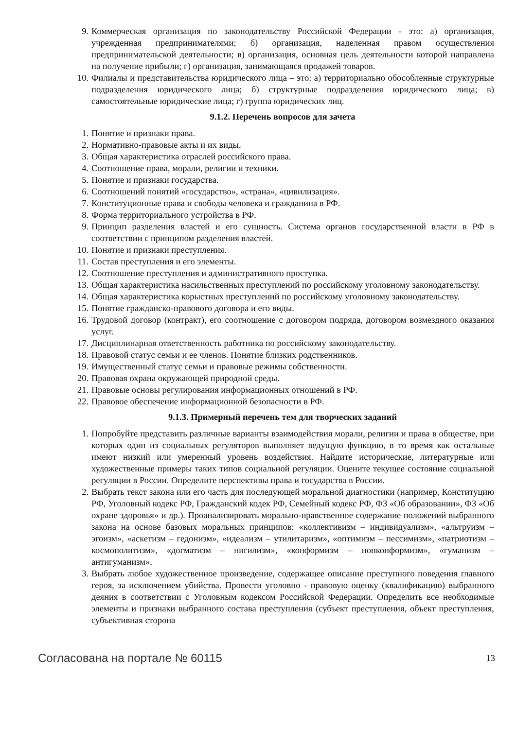9. Коммерческая организация по законодательству Российской Федерации - это: а) организация, учрежденная предпринимателями; б) организация, наделенная правом осуществления предпринимательской деятельности; в) организация, основная цель деятельности которой направлена на получение прибыли; г) организация, занимающаяся продажей товаров.
10. Филиалы и представительства юридического лица – это: а) территориально обособленные структурные подразделения юридического лица; б) структурные подразделения юридического лица; в) самостоятельные юридические лица; г) группа юридических лиц.
9.1.2. Перечень вопросов для зачета
1. Понятие и признаки права.
2. Нормативно-правовые акты и их виды.
3. Общая характеристика отраслей российского права.
4. Соотношение права, морали, религии и техники.
5. Понятие и признаки государства.
6. Соотношений понятий «государство», «страна», «цивилизация».
7. Конституционные права и свободы человека и гражданина в РФ.
8. Форма территориального устройства в РФ.
9. Принцип разделения властей и его сущность. Система органов государственной власти в РФ в соответствии с принципом разделения властей.
10. Понятие и признаки преступления.
11. Состав преступления и его элементы.
12. Соотношение преступления и административного проступка.
13. Общая характеристика насильственных преступлений по российскому уголовному законодательству.
14. Общая характеристика корыстных преступлений по российскому уголовному законодательству.
15. Понятие гражданско-правового договора и его виды.
16. Трудовой договор (контракт), его соотношение с договором подряда, договором возмездного оказания услуг.
17. Дисциплинарная ответственность работника по российскому законодательству.
18. Правовой статус семьи и ее членов. Понятие близких родственников.
19. Имущественный статус семьи и правовые режимы собственности.
20. Правовая охрана окружающей природной среды.
21. Правовые основы регулирования информационных отношений в РФ.
22. Правовое обеспечение информационной безопасности в РФ.
9.1.3. Примерный перечень тем для творческих заданий
1. Попробуйте представить различные варианты взаимодействия морали, религии и права в обществе, при которых один из социальных регуляторов выполняет ведущую функцию, в то время как остальные имеют низкий или умеренный уровень воздействия. Найдите исторические, литературные или художественные примеры таких типов социальной регуляции. Оцените текущее состояние социальной регуляции в России. Определите перспективы права и государства в России.
2. Выбрать текст закона или его часть для последующей моральной диагностики (например, Конституцию РФ, Уголовный кодекс РФ, Гражданский кодек РФ, Семейный кодекс РФ, ФЗ «Об образовании», ФЗ «Об охране здоровья» и др.). Проанализировать морально-нравственное содержание положений выбранного закона на основе базовых моральных принципов: «коллективизм – индивидуализм», «альтруизм – эгоизм», «аскетизм – гедонизм», «идеализм – утилитаризм», «оптимизм – пессимизм», «патриотизм – космополитизм», «догматизм – нигилизм», «конформизм – нонконформизм», «гуманизм – антигуманизм».
3. Выбрать любое художественное произведение, содержащее описание преступного поведения главного героя, за исключением убийства. Провести уголовно - правовую оценку (квалификацию) выбранного деяния в соответствии с Уголовным кодексом Российской Федерации. Определить все необходимые элементы и признаки выбранного состава преступления (субъект преступления, объект преступления, субъективная сторона
Согласована на портале № 60115 13